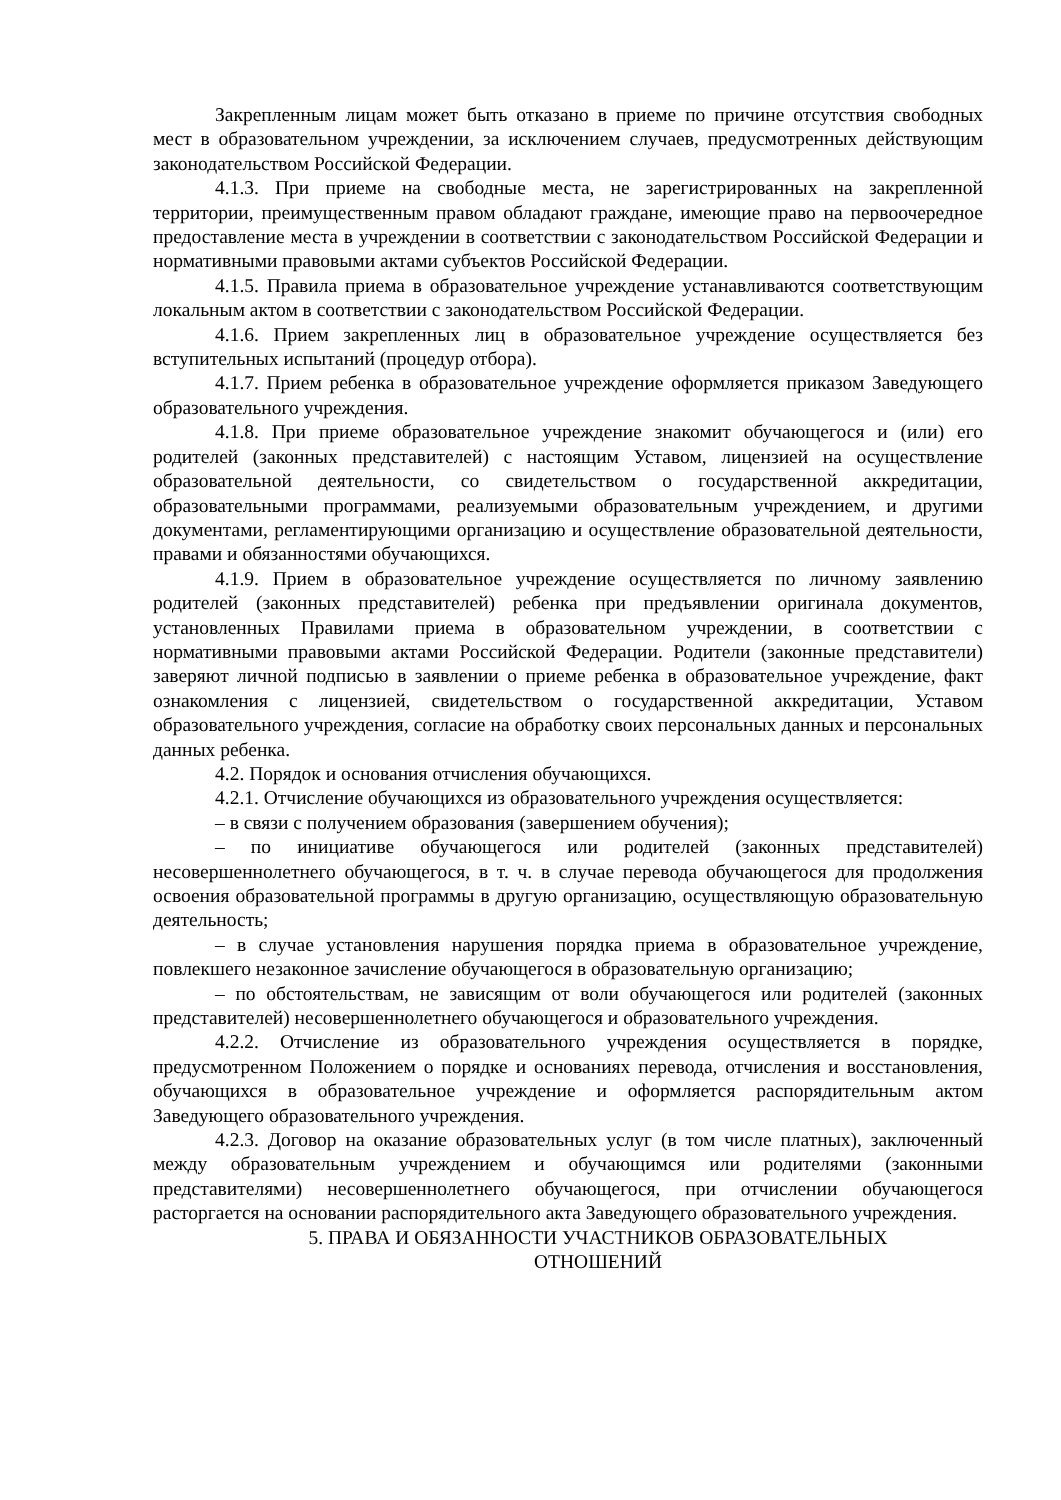Закрепленным лицам может быть отказано в приеме по причине отсутствия свободных мест в образовательном учреждении, за исключением случаев, предусмотренных действующим законодательством Российской Федерации.
4.1.3. При приеме на свободные места, не зарегистрированных на закрепленной территории, преимущественным правом обладают граждане, имеющие право на первоочередное предоставление места в учреждении в соответствии с законодательством Российской Федерации и нормативными правовыми актами субъектов Российской Федерации.
4.1.5. Правила приема в образовательное учреждение устанавливаются соответствующим локальным актом в соответствии с законодательством Российской Федерации.
4.1.6. Прием закрепленных лиц в образовательное учреждение осуществляется без вступительных испытаний (процедур отбора).
4.1.7. Прием ребенка в образовательное учреждение оформляется приказом Заведующего образовательного учреждения.
4.1.8. При приеме образовательное учреждение знакомит обучающегося и (или) его родителей (законных представителей) с настоящим Уставом, лицензией на осуществление образовательной деятельности, со свидетельством о государственной аккредитации, образовательными программами, реализуемыми образовательным учреждением, и другими документами, регламентирующими организацию и осуществление образовательной деятельности, правами и обязанностями обучающихся.
4.1.9. Прием в образовательное учреждение осуществляется по личному заявлению родителей (законных представителей) ребенка при предъявлении оригинала документов, установленных Правилами приема в образовательном учреждении, в соответствии с нормативными правовыми актами Российской Федерации. Родители (законные представители) заверяют личной подписью в заявлении о приеме ребенка в образовательное учреждение, факт ознакомления с лицензией, свидетельством о государственной аккредитации, Уставом образовательного учреждения, согласие на обработку своих персональных данных и персональных данных ребенка.
4.2. Порядок и основания отчисления обучающихся.
4.2.1. Отчисление обучающихся из образовательного учреждения осуществляется:
– в связи с получением образования (завершением обучения);
– по инициативе обучающегося или родителей (законных представителей) несовершеннолетнего обучающегося, в т. ч. в случае перевода обучающегося для продолжения освоения образовательной программы в другую организацию, осуществляющую образовательную деятельность;
– в случае установления нарушения порядка приема в образовательное учреждение, повлекшего незаконное зачисление обучающегося в образовательную организацию;
– по обстоятельствам, не зависящим от воли обучающегося или родителей (законных представителей) несовершеннолетнего обучающегося и образовательного учреждения.
4.2.2. Отчисление из образовательного учреждения осуществляется в порядке, предусмотренном Положением о порядке и основаниях перевода, отчисления и восстановления, обучающихся в образовательное учреждение и оформляется распорядительным актом Заведующего образовательного учреждения.
4.2.3. Договор на оказание образовательных услуг (в том числе платных), заключенный между образовательным учреждением и обучающимся или родителями (законными представителями) несовершеннолетнего обучающегося, при отчислении обучающегося расторгается на основании распорядительного акта Заведующего образовательного учреждения.
5. ПРАВА И ОБЯЗАННОСТИ УЧАСТНИКОВ ОБРАЗОВАТЕЛЬНЫХ
ОТНОШЕНИЙ